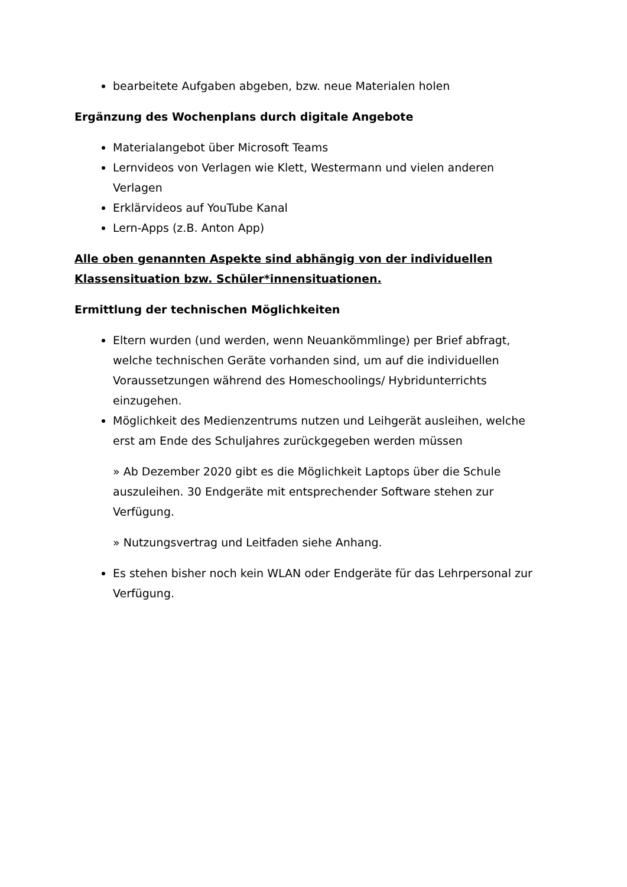bearbeitete Aufgaben abgeben, bzw. neue Materialen holen
Ergänzung des Wochenplans durch digitale Angebote
Materialangebot über Microsoft Teams
Lernvideos von Verlagen wie Klett, Westermann und vielen anderen Verlagen
Erklärvideos auf YouTube Kanal
Lern-Apps (z.B. Anton App)
Alle oben genannten Aspekte sind abhängig von der individuellen Klassensituation bzw. Schüler*innensituationen.
Ermittlung der technischen Möglichkeiten
Eltern wurden (und werden, wenn Neuankömmlinge) per Brief abfragt, welche technischen Geräte vorhanden sind, um auf die individuellen Voraussetzungen während des Homeschoolings/ Hybridunterrichts einzugehen.
Möglichkeit des Medienzentrums nutzen und Leihgerät ausleihen, welche erst am Ende des Schuljahres zurückgegeben werden müssen
» Ab Dezember 2020 gibt es die Möglichkeit Laptops über die Schule auszuleihen. 30 Endgeräte mit entsprechender Software stehen zur Verfügung.
» Nutzungsvertrag und Leitfaden siehe Anhang.
Es stehen bisher noch kein WLAN oder Endgeräte für das Lehrpersonal zur Verfügung.